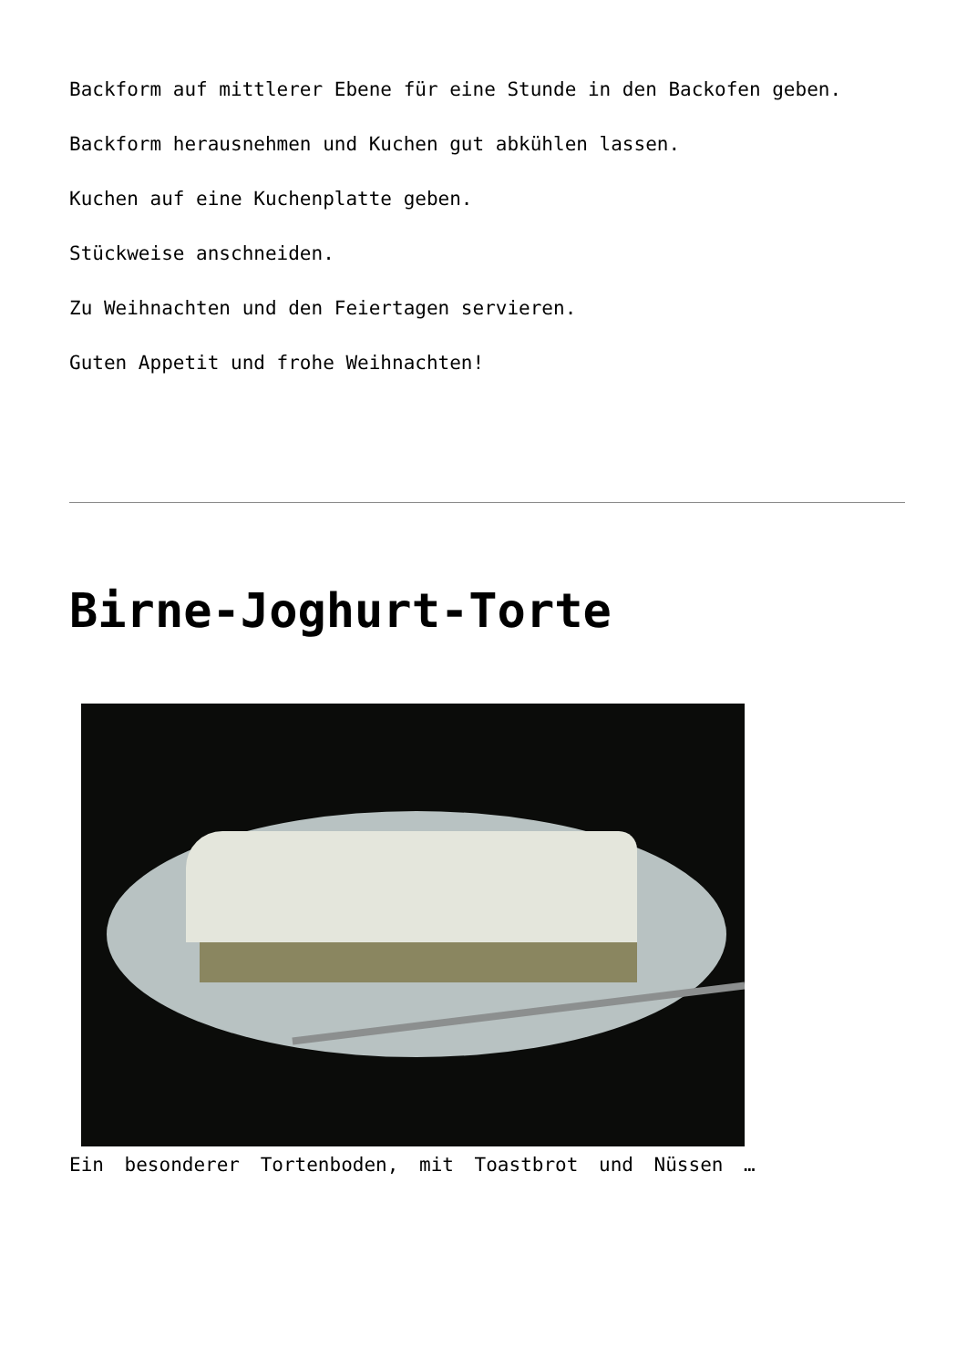Backform auf mittlerer Ebene für eine Stunde in den Backofen geben.
Backform herausnehmen und Kuchen gut abkühlen lassen.
Kuchen auf eine Kuchenplatte geben.
Stückweise anschneiden.
Zu Weihnachten und den Feiertagen servieren.
Guten Appetit und frohe Weihnachten!
Birne-Joghurt-Torte
Ein besonderer Tortenboden, mit Toastbrot und Nüssen …